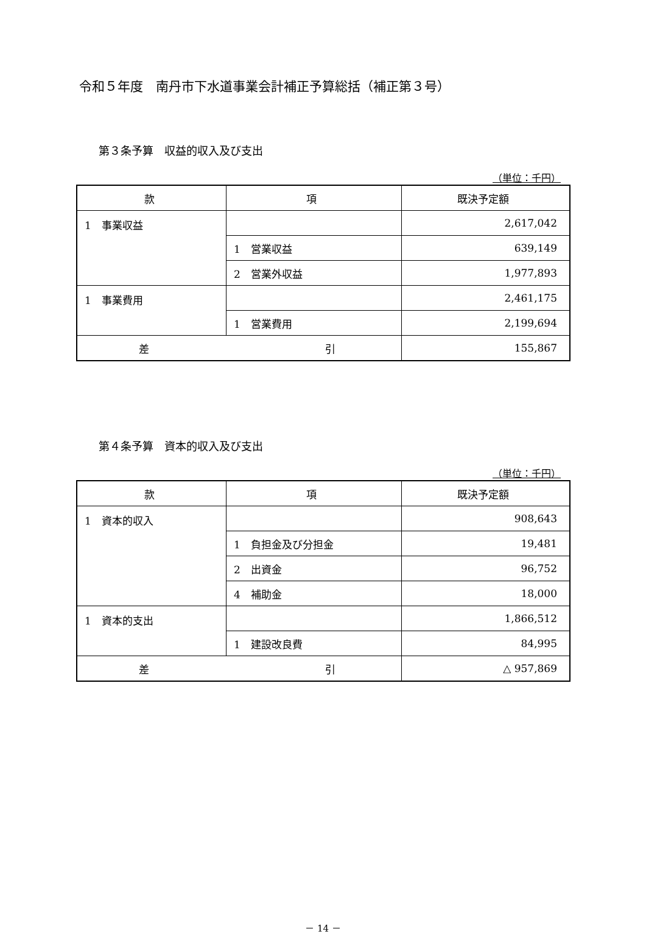令和５年度　南丹市下水道事業会計補正予算総括（補正第３号）
第３条予算　収益的収入及び支出
（単位：千円）
| 款 | 項 | 既決予定額 |
| --- | --- | --- |
| 1 事業収益 | | 2,617,042 |
| | 1 営業収益 | 639,149 |
| | 2 営業外収益 | 1,977,893 |
| 1 事業費用 | | 2,461,175 |
| | 1 営業費用 | 2,199,694 |
| 差 引 | | 155,867 |
第４条予算　資本的収入及び支出
（単位：千円）
| 款 | 項 | 既決予定額 |
| --- | --- | --- |
| 1 資本的収入 | | 908,643 |
| | 1 負担金及び分担金 | 19,481 |
| | 2 出資金 | 96,752 |
| | 4 補助金 | 18,000 |
| 1 資本的支出 | | 1,866,512 |
| | 1 建設改良費 | 84,995 |
| 差 引 | | △ 957,869 |
－ 14 －